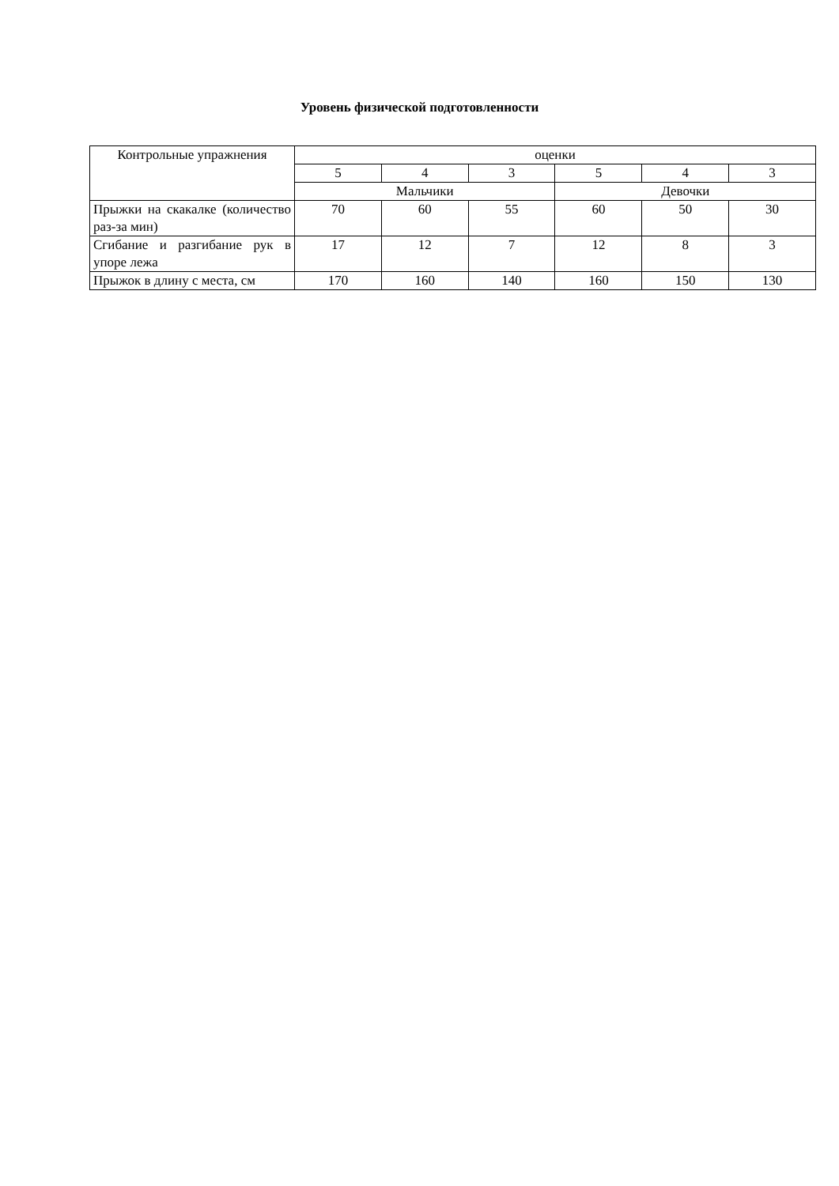Уровень физической подготовленности
| Контрольные упражнения | оценки | | | | | |
| --- | --- | --- | --- | --- | --- | --- |
| | 5 | 4 | 3 | 5 | 4 | 3 |
| | Мальчики | | | Девочки | | |
| Прыжки на скакалке (количество раз-за мин) | 70 | 60 | 55 | 60 | 50 | 30 |
| Сгибание и разгибание рук в упоре лежа | 17 | 12 | 7 | 12 | 8 | 3 |
| Прыжок в длину с места, см | 170 | 160 | 140 | 160 | 150 | 130 |